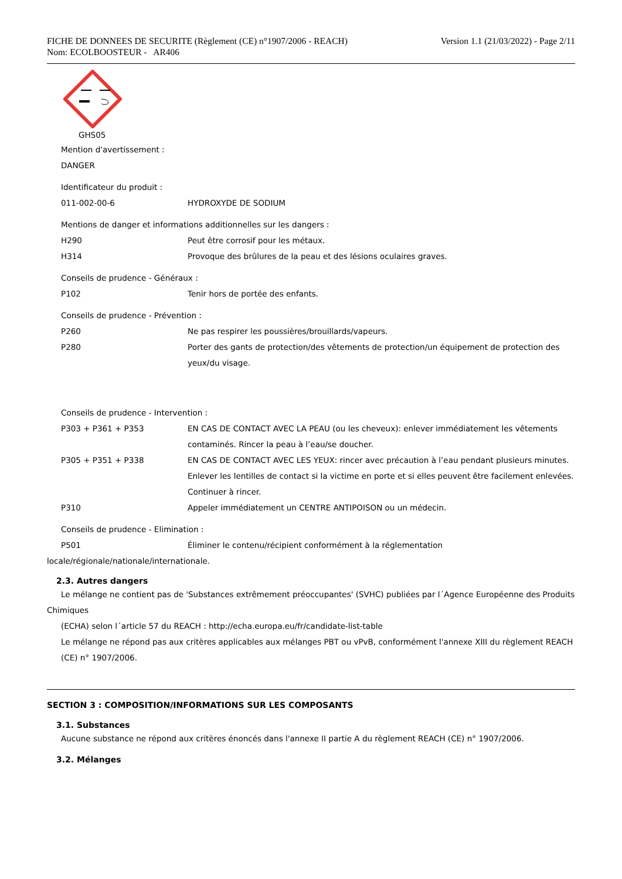FICHE DE DONNEES DE SECURITE (Règlement (CE) n°1907/2006 - REACH)
Nom: ECOLBOOSTEUR - AR406
Version 1.1 (21/03/2022) - Page 2/11
GHS05
Mention d'avertissement :
DANGER
Identificateur du produit :
011-002-00-6 HYDROXYDE DE SODIUM
Mentions de danger et informations additionnelles sur les dangers :
H290 Peut être corrosif pour les métaux.
H314 Provoque des brûlures de la peau et des lésions oculaires graves.
Conseils de prudence - Généraux :
P102 Tenir hors de portée des enfants.
Conseils de prudence - Prévention :
P260 Ne pas respirer les poussières/brouillards/vapeurs.
P280 Porter des gants de protection/des vêtements de protection/un équipement de protection des yeux/du visage.
Conseils de prudence - Intervention :
P303 + P361 + P353 EN CAS DE CONTACT AVEC LA PEAU (ou les cheveux): enlever immédiatement les vêtements contaminés. Rincer la peau à l’eau/se doucher.
P305 + P351 + P338 EN CAS DE CONTACT AVEC LES YEUX: rincer avec précaution à l’eau pendant plusieurs minutes. Enlever les lentilles de contact si la victime en porte et si elles peuvent être facilement enlevées. Continuer à rincer.
P310 Appeler immédiatement un CENTRE ANTIPOISON ou un médecin.
Conseils de prudence - Elimination :
P501 Éliminer le contenu/récipient conformément à la réglementation
locale/régionale/nationale/internationale.
2.3. Autres dangers
Le mélange ne contient pas de 'Substances extrêmement préoccupantes' (SVHC) publiées par l´Agence Européenne des Produits
Chimiques
(ECHA) selon l´article 57 du REACH : http://echa.europa.eu/fr/candidate-list-table
Le mélange ne répond pas aux critères applicables aux mélanges PBT ou vPvB, conformément l'annexe XIII du règlement REACH (CE) n° 1907/2006.
SECTION 3 : COMPOSITION/INFORMATIONS SUR LES COMPOSANTS
3.1. Substances
Aucune substance ne répond aux critères énoncés dans l'annexe II partie A du règlement REACH (CE) n° 1907/2006.
3.2. Mélanges